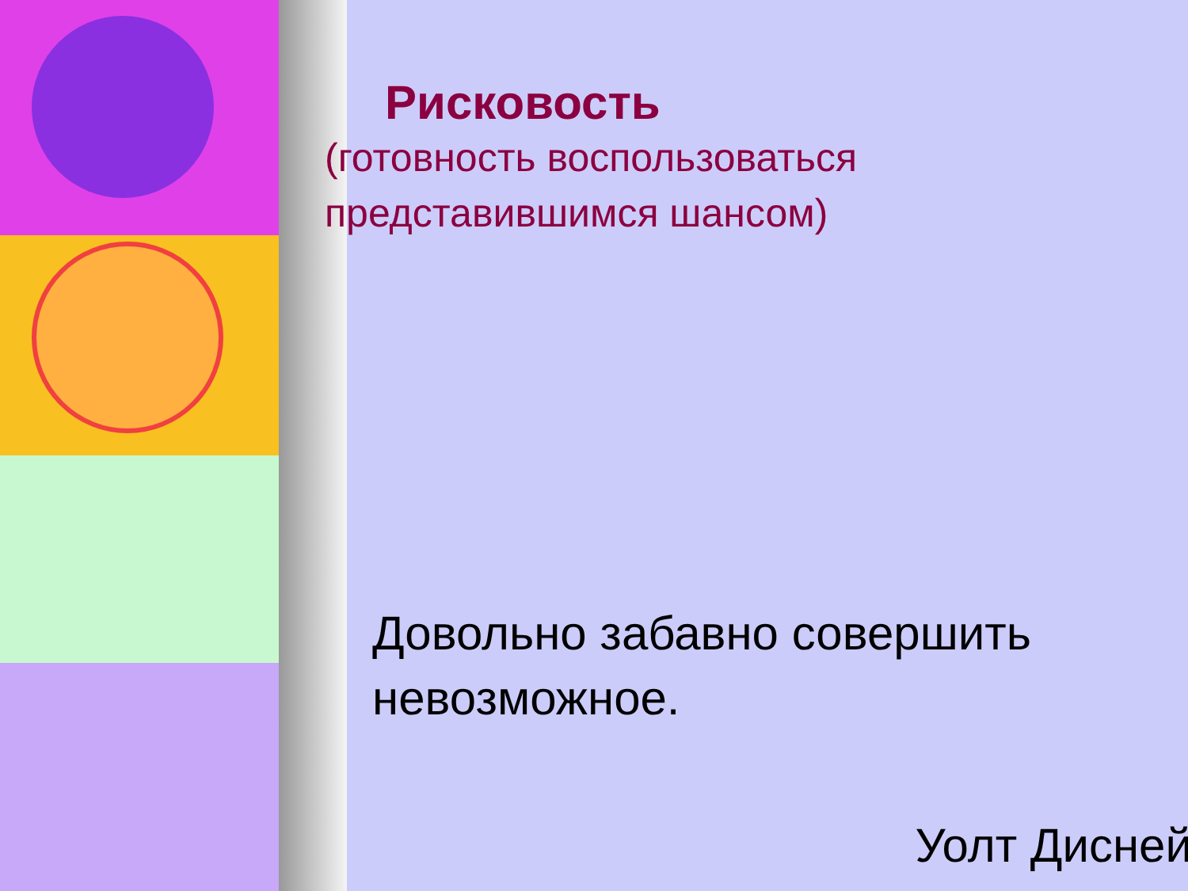Рисковость
(готовность воспользоваться представившимся шансом)
Довольно забавно совершить невозможное.
Уолт Дисней